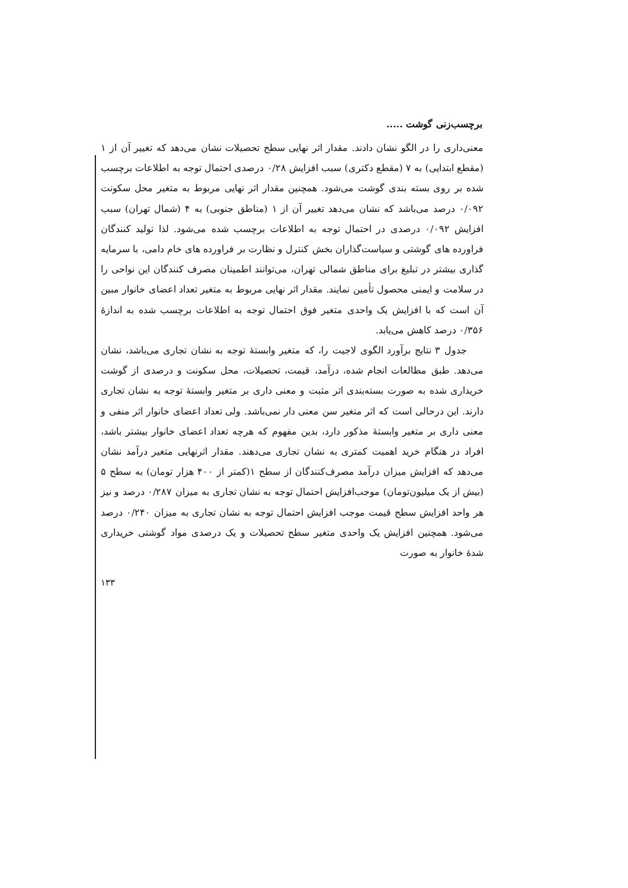برچسب‌زنی گوشت .....
معنی‌داری را در الگو نشان دادند. مقدار اثر نهایی سطح تحصیلات نشان می‌دهد که تغییر آن از ۱ (مقطع ابتدایی) به ۷ (مقطع دکتری) سبب افزایش ۰/۲۸ درصدی احتمال توجه به اطلاعات برچسب شده بر روی بسته بندی گوشت می‌شود. همچنین مقدار اثر نهایی مربوط به متغیر محل سکونت ۰/۰۹۲ درصد می‌باشد که نشان می‌دهد تغییر آن از ۱ (مناطق جنوبی) به ۴ (شمال تهران) سبب افزایش ۰/۰۹۲ درصدی در احتمال توجه به اطلاعات برچسب شده می‌شود. لذا تولید کنندگان فراورده های گوشتی و سیاست‌گذاران بخش کنترل و نظارت بر فراورده های خام دامی، با سرمایه گذاری بیشتر در تبلیغ برای مناطق شمالی تهران، می‌توانند اطمینان مصرف کنندگان این نواحی را در سلامت و ایمنی محصول تأمین نمایند. مقدار اثر نهایی مربوط به متغیر تعداد اعضای خانوار مبین آن است که با افزایش یک واحدی متغیر فوق احتمال توجه به اطلاعات برچسب شده به اندازهٔ ۰/۳۵۶ درصد کاهش می‌یابد.
جدول ۳ نتایج برآورد الگوی لاجیت را، که متغیر وابستهٔ توجه به نشان تجاری می‌باشد، نشان می‌دهد. طبق مطالعات انجام شده، درآمد، قیمت، تحصیلات، محل سکونت و درصدی از گوشت خریداری شده به صورت بسته‌بندی اثر مثبت و معنی داری بر متغیر وابستهٔ توجه به نشان تجاری دارند. این درحالی است که اثر متغیر سن معنی دار نمی‌باشد. ولی تعداد اعضای خانوار اثر منفی و معنی داری بر متغیر وابستهٔ مذکور دارد، بدین مفهوم که هرچه تعداد اعضای خانوار بیشتر باشد، افراد در هنگام خرید اهمیت کمتری به نشان تجاری می‌دهند. مقدار اثرنهایی متغیر درآمد نشان می‌دهد که افزایش میزان درآمد مصرف‌کنندگان از سطح ۱(کمتر از ۴۰۰ هزار تومان) به سطح ۵ (بیش از یک میلیون‌تومان) موجب‌افزایش احتمال توجه به نشان تجاری به میزان ۰/۲۸۷ درصد و نیز هر واحد افزایش سطح قیمت موجب افزایش احتمال توجه به نشان تجاری به میزان ۰/۲۴۰ درصد می‌شود. همچنین افزایش یک واحدی متغیر سطح تحصیلات و یک درصدی مواد گوشتی خریداری شدهٔ خانوار به صورت
۱۳۳